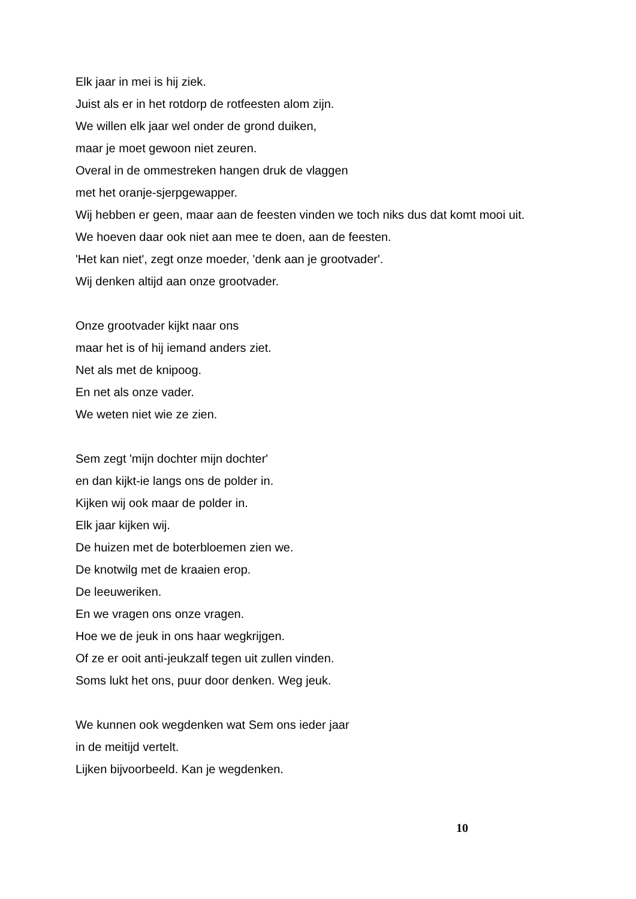Elk jaar in mei is hij ziek.
Juist als er in het rotdorp de rotfeesten alom zijn.
We willen elk jaar wel onder de grond duiken,
maar je moet gewoon niet zeuren.
Overal in de ommestreken hangen druk de vlaggen
met het oranje-sjerpgewapper.
Wij hebben er geen, maar aan de feesten vinden we toch niks dus dat komt mooi uit.
We hoeven daar ook niet aan mee te doen, aan de feesten.
'Het kan niet', zegt onze moeder, 'denk aan je grootvader'.
Wij denken altijd aan onze grootvader.
Onze grootvader kijkt naar ons
maar het is of hij iemand anders ziet.
Net als met de knipoog.
En net als onze vader.
We weten niet wie ze zien.
Sem zegt 'mijn dochter mijn dochter'
en dan kijkt-ie langs ons de polder in.
Kijken wij ook maar de polder in.
Elk jaar kijken wij.
De huizen met de boterbloemen zien we.
De knotwilg met de kraaien erop.
De leeuweriken.
En we vragen ons onze vragen.
Hoe we de jeuk in ons haar wegkrijgen.
Of ze er ooit anti-jeukzalf tegen uit zullen vinden.
Soms lukt het ons, puur door denken. Weg jeuk.
We kunnen ook wegdenken wat Sem ons ieder jaar
in de meitijd vertelt.
Lijken bijvoorbeeld. Kan je wegdenken.
10